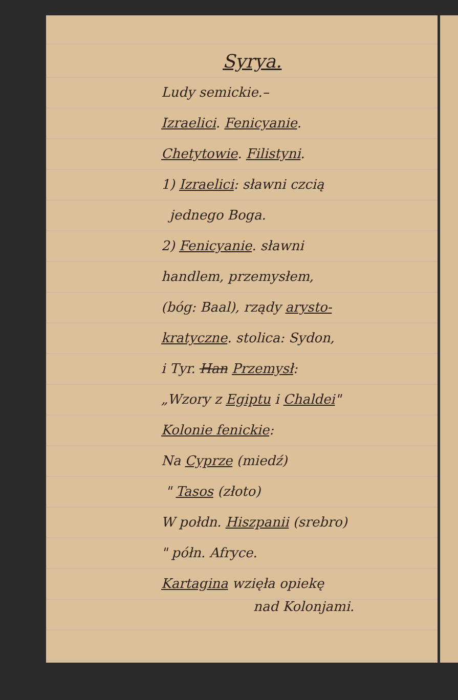Syrya.
Ludy semickie.–
Izraelici. Fenicyanie.
Chetytowie. Filistyni.
1) Izraelici: sławni czcią
jednego Boga.
2) Fenicyanie. sławni
handlem, przemysłem,
(bóg: Baal), rządy arysto-
kratyczne. stolica: Sydon,
i Tyr. Han Przemysł:
„Wzory z Egiptu i Chaldei"
Kolonie fenickie:
Na Cyprze (miedź)
" Tasos (złoto)
W połdn. Hiszpanii (srebro)
" półn. Afryce.
Kartagina wzięła opiekę
nad Kolonjami.